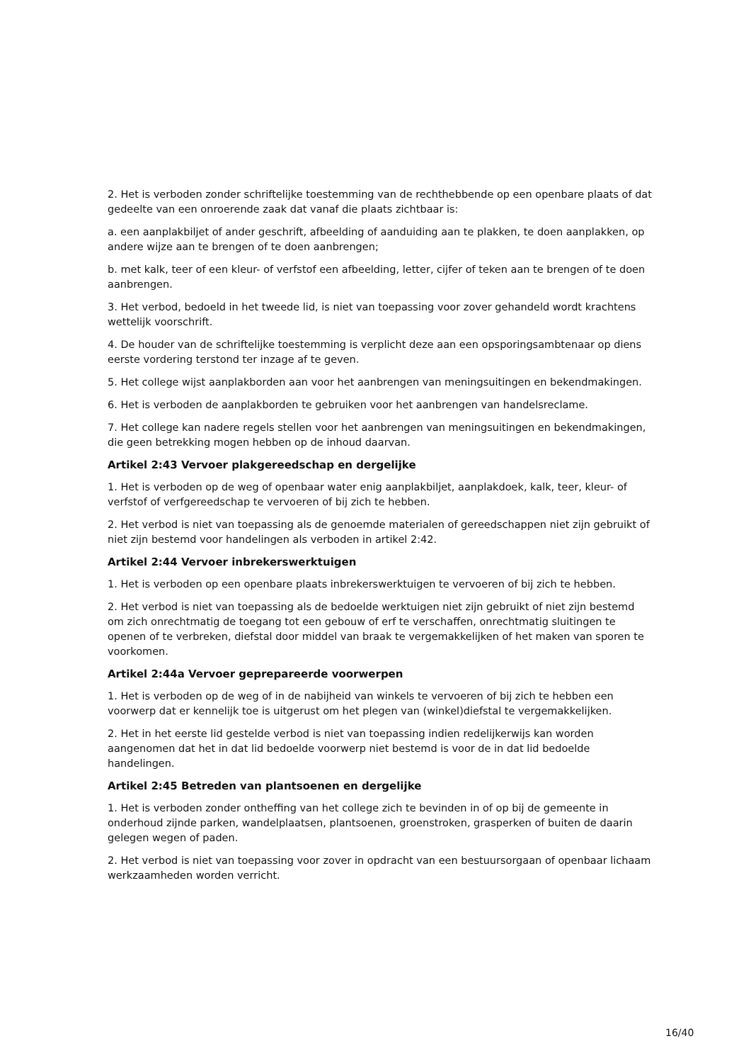2. Het is verboden zonder schriftelijke toestemming van de rechthebbende op een openbare plaats of dat gedeelte van een onroerende zaak dat vanaf die plaats zichtbaar is:
a. een aanplakbiljet of ander geschrift, afbeelding of aanduiding aan te plakken, te doen aanplakken, op andere wijze aan te brengen of te doen aanbrengen;
b. met kalk, teer of een kleur- of verfstof een afbeelding, letter, cijfer of teken aan te brengen of te doen aanbrengen.
3. Het verbod, bedoeld in het tweede lid, is niet van toepassing voor zover gehandeld wordt krachtens wettelijk voorschrift.
4. De houder van de schriftelijke toestemming is verplicht deze aan een opsporingsambtenaar op diens eerste vordering terstond ter inzage af te geven.
5. Het college wijst aanplakborden aan voor het aanbrengen van meningsuitingen en bekendmakingen.
6. Het is verboden de aanplakborden te gebruiken voor het aanbrengen van handelsreclame.
7. Het college kan nadere regels stellen voor het aanbrengen van meningsuitingen en bekendmakingen, die geen betrekking mogen hebben op de inhoud daarvan.
Artikel 2:43 Vervoer plakgereedschap en dergelijke
1. Het is verboden op de weg of openbaar water enig aanplakbiljet, aanplakdoek, kalk, teer, kleur- of verfstof of verfgereedschap te vervoeren of bij zich te hebben.
2. Het verbod is niet van toepassing als de genoemde materialen of gereedschappen niet zijn gebruikt of niet zijn bestemd voor handelingen als verboden in artikel 2:42.
Artikel 2:44 Vervoer inbrekerswerktuigen
1. Het is verboden op een openbare plaats inbrekerswerktuigen te vervoeren of bij zich te hebben.
2. Het verbod is niet van toepassing als de bedoelde werktuigen niet zijn gebruikt of niet zijn bestemd om zich onrechtmatig de toegang tot een gebouw of erf te verschaffen, onrechtmatig sluitingen te openen of te verbreken, diefstal door middel van braak te vergemakkelijken of het maken van sporen te voorkomen.
Artikel 2:44a Vervoer geprepareerde voorwerpen
1. Het is verboden op de weg of in de nabijheid van winkels te vervoeren of bij zich te hebben een voorwerp dat er kennelijk toe is uitgerust om het plegen van (winkel)diefstal te vergemakkelijken.
2. Het in het eerste lid gestelde verbod is niet van toepassing indien redelijkerwijs kan worden aangenomen dat het in dat lid bedoelde voorwerp niet bestemd is voor de in dat lid bedoelde handelingen.
Artikel 2:45 Betreden van plantsoenen en dergelijke
1. Het is verboden zonder ontheffing van het college zich te bevinden in of op bij de gemeente in onderhoud zijnde parken, wandelplaatsen, plantsoenen, groenstroken, grasperken of buiten de daarin gelegen wegen of paden.
2. Het verbod is niet van toepassing voor zover in opdracht van een bestuursorgaan of openbaar lichaam werkzaamheden worden verricht.
16/40